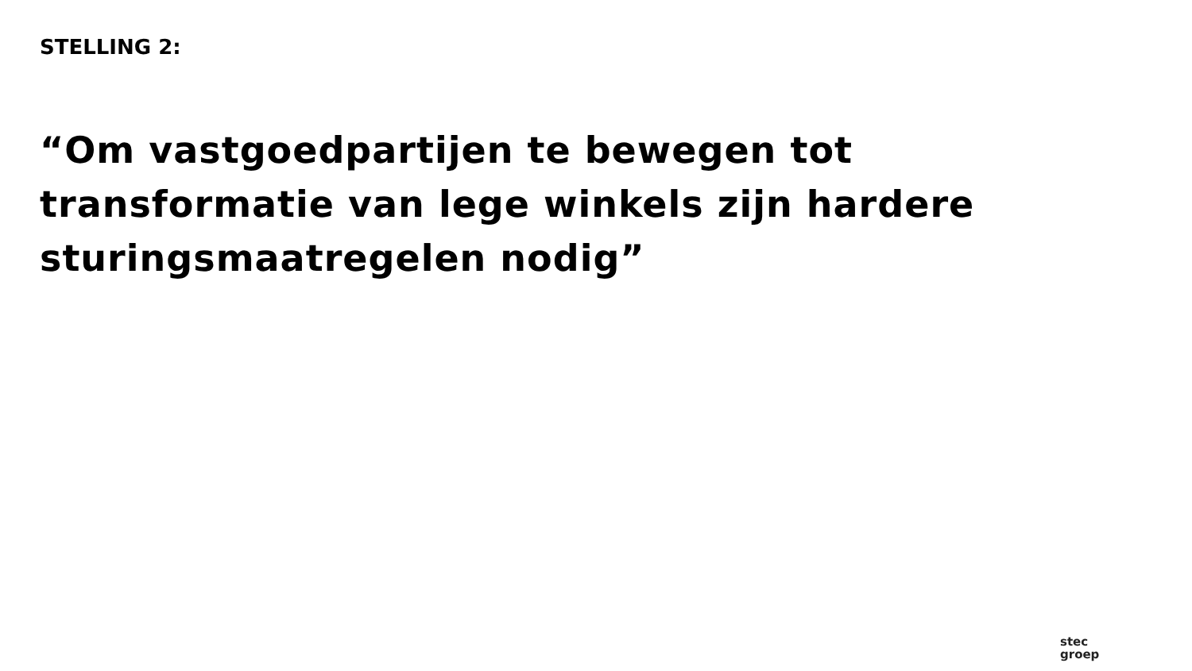STELLING 2:
“Om vastgoedpartijen te bewegen tot transformatie van lege winkels zijn hardere sturingsmaatregelen nodig”
stec
groep